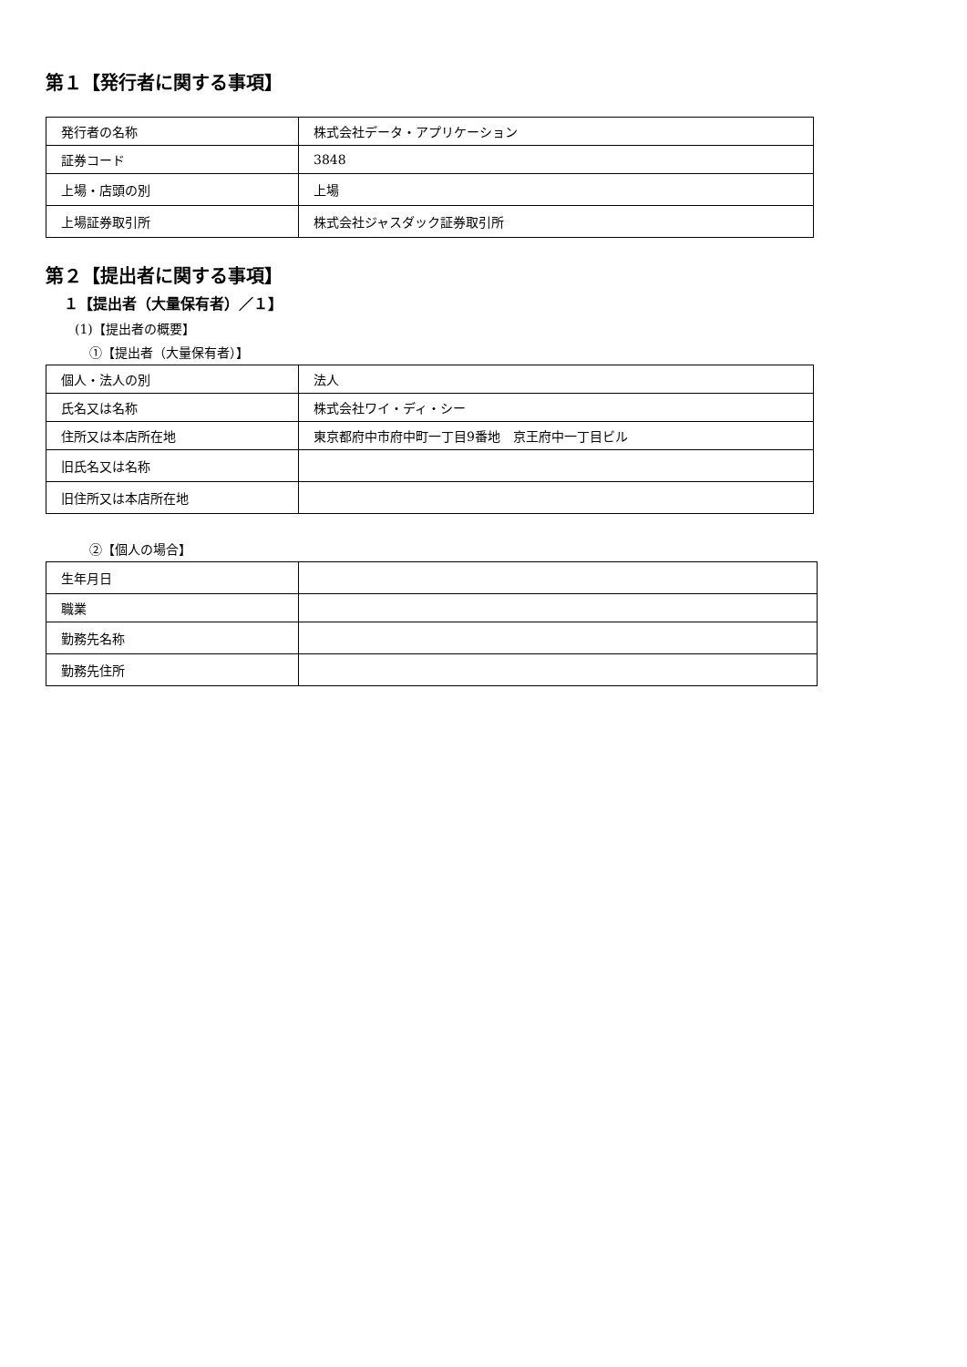第１【発行者に関する事項】
| 発行者の名称 | 株式会社データ・アプリケーション |
| 証券コード | 3848 |
| 上場・店頭の別 | 上場 |
| 上場証券取引所 | 株式会社ジャスダック証券取引所 |
第２【提出者に関する事項】
１【提出者（大量保有者）／１】
(1)【提出者の概要】
①【提出者（大量保有者）】
| 個人・法人の別 | 法人 |
| 氏名又は名称 | 株式会社ワイ・ディ・シー |
| 住所又は本店所在地 | 東京都府中市府中町一丁目9番地 京王府中一丁目ビル |
| 旧氏名又は名称 | |
| 旧住所又は本店所在地 | |
②【個人の場合】
| 生年月日 | |
| 職業 | |
| 勤務先名称 | |
| 勤務先住所 | |